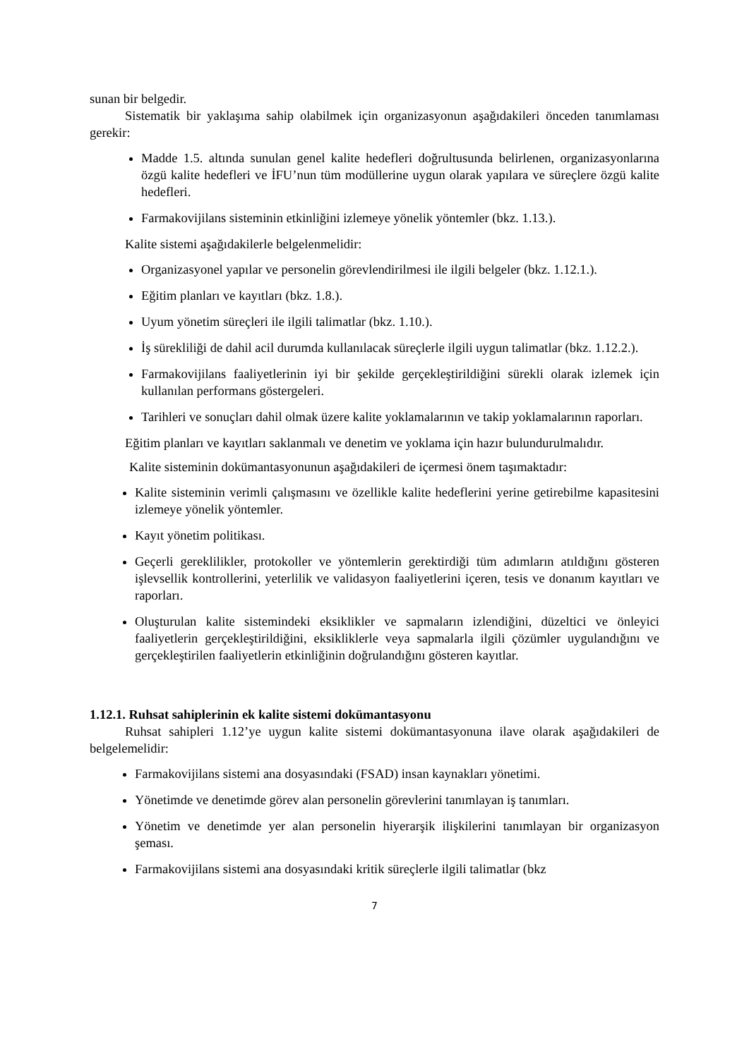sunan bir belgedir.
Sistematik bir yaklaşıma sahip olabilmek için organizasyonun aşağıdakileri önceden tanımlaması gerekir:
Madde 1.5. altında sunulan genel kalite hedefleri doğrultusunda belirlenen, organizasyonlarına özgü kalite hedefleri ve İFU’nun tüm modüllerine uygun olarak yapılara ve süreçlere özgü kalite hedefleri.
Farmakovijilans sisteminin etkinliğini izlemeye yönelik yöntemler (bkz. 1.13.).
Kalite sistemi aşağıdakilerle belgelenmelidir:
Organizasyonel yapılar ve personelin görevlendirilmesi ile ilgili belgeler (bkz. 1.12.1.).
Eğitim planları ve kayıtları (bkz. 1.8.).
Uyum yönetim süreçleri ile ilgili talimatlar (bkz. 1.10.).
İş sürekliliği de dahil acil durumda kullanılacak süreçlerle ilgili uygun talimatlar (bkz. 1.12.2.).
Farmakovijilans faaliyetlerinin iyi bir şekilde gerçekleştirildiğini sürekli olarak izlemek için kullanılan performans göstergeleri.
Tarihleri ve sonuçları dahil olmak üzere kalite yoklamalarının ve takip yoklamalarının raporları.
Eğitim planları ve kayıtları saklanmalı ve denetim ve yoklama için hazır bulundurulmalıdır.
Kalite sisteminin dokümantasyonunun aşağıdakileri de içermesi önem taşımaktadır:
Kalite sisteminin verimli çalışmasını ve özellikle kalite hedeflerini yerine getirebilme kapasitesini izlemeye yönelik yöntemler.
Kayıt yönetim politikası.
Geçerli gereklilikler, protokoller ve yöntemlerin gerektirdiği tüm adımların atıldığını gösteren işlevsellik kontrollerini, yeterlilik ve validasyon faaliyetlerini içeren, tesis ve donanım kayıtları ve raporları.
Oluşturulan kalite sistemindeki eksiklikler ve sapmaların izlendiğini, düzeltici ve önleyici faaliyetlerin gerçekleştirildiğini, eksikliklerle veya sapmalarla ilgili çözümler uygulandığını ve gerçekleştirilen faaliyetlerin etkinliğinin doğrulandığını gösteren kayıtlar.
1.12.1. Ruhsat sahiplerinin ek kalite sistemi dokümantasyonu
Ruhsat sahipleri 1.12’ye uygun kalite sistemi dokümantasyonuna ilave olarak aşağıdakileri de belgelemelidir:
Farmakovijilans sistemi ana dosyasındaki (FSAD) insan kaynakları yönetimi.
Yönetimde ve denetimde görev alan personelin görevlerini tanımlayan iş tanımları.
Yönetim ve denetimde yer alan personelin hiyerarşik ilişkilerini tanımlayan bir organizasyon şeması.
Farmakovijilans sistemi ana dosyasındaki kritik süreçlerle ilgili talimatlar (bkz
7